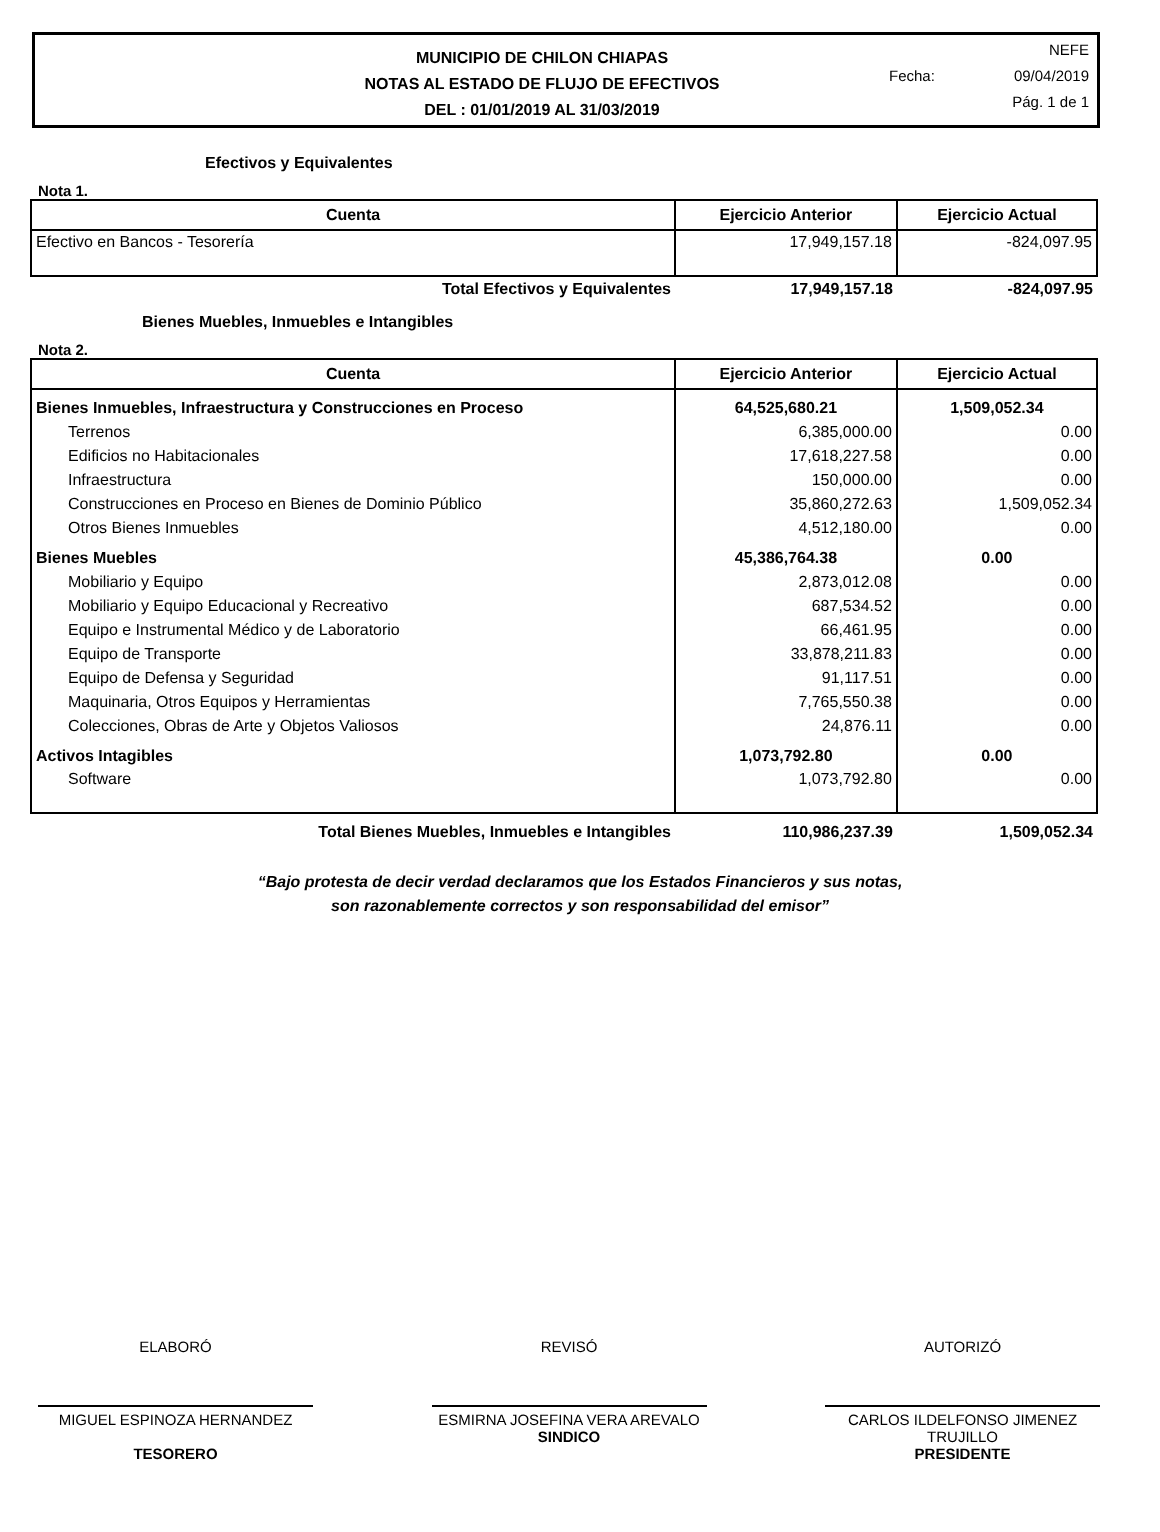MUNICIPIO DE CHILON CHIAPAS
NOTAS AL ESTADO DE FLUJO DE EFECTIVOS
DEL : 01/01/2019 AL 31/03/2019
NEFE
Fecha: 09/04/2019
Pág. 1 de 1
Efectivos y Equivalentes
Nota 1.
| Cuenta | Ejercicio Anterior | Ejercicio Actual |
| --- | --- | --- |
| Efectivo en Bancos - Tesorería | 17,949,157.18 | -824,097.95 |
| Total Efectivos y Equivalentes | 17,949,157.18 | -824,097.95 |
Bienes Muebles, Inmuebles e Intangibles
Nota 2.
| Cuenta | Ejercicio Anterior | Ejercicio Actual |
| --- | --- | --- |
| Bienes Inmuebles, Infraestructura y Construcciones en Proceso | 64,525,680.21 | 1,509,052.34 |
| Terrenos | 6,385,000.00 | 0.00 |
| Edificios no Habitacionales | 17,618,227.58 | 0.00 |
| Infraestructura | 150,000.00 | 0.00 |
| Construcciones en Proceso en Bienes de Dominio Público | 35,860,272.63 | 1,509,052.34 |
| Otros Bienes Inmuebles | 4,512,180.00 | 0.00 |
| Bienes Muebles | 45,386,764.38 | 0.00 |
| Mobiliario y Equipo | 2,873,012.08 | 0.00 |
| Mobiliario y Equipo Educacional y Recreativo | 687,534.52 | 0.00 |
| Equipo e Instrumental Médico y de Laboratorio | 66,461.95 | 0.00 |
| Equipo de Transporte | 33,878,211.83 | 0.00 |
| Equipo de Defensa y Seguridad | 91,117.51 | 0.00 |
| Maquinaria, Otros Equipos y Herramientas | 7,765,550.38 | 0.00 |
| Colecciones, Obras de Arte y Objetos Valiosos | 24,876.11 | 0.00 |
| Activos Intagibles | 1,073,792.80 | 0.00 |
| Software | 1,073,792.80 | 0.00 |
| Total Bienes Muebles, Inmuebles e Intangibles | 110,986,237.39 | 1,509,052.34 |
“Bajo protesta de decir verdad declaramos que los Estados Financieros y sus notas,
son razonablemente correctos y son responsabilidad del emisor”
ELABORÓ
MIGUEL ESPINOZA HERNANDEZ
TESORERO
REVISÓ
ESMIRNA JOSEFINA VERA AREVALO
SINDICO
AUTORIZÓ
CARLOS ILDELFONSO JIMENEZ TRUJILLO
PRESIDENTE